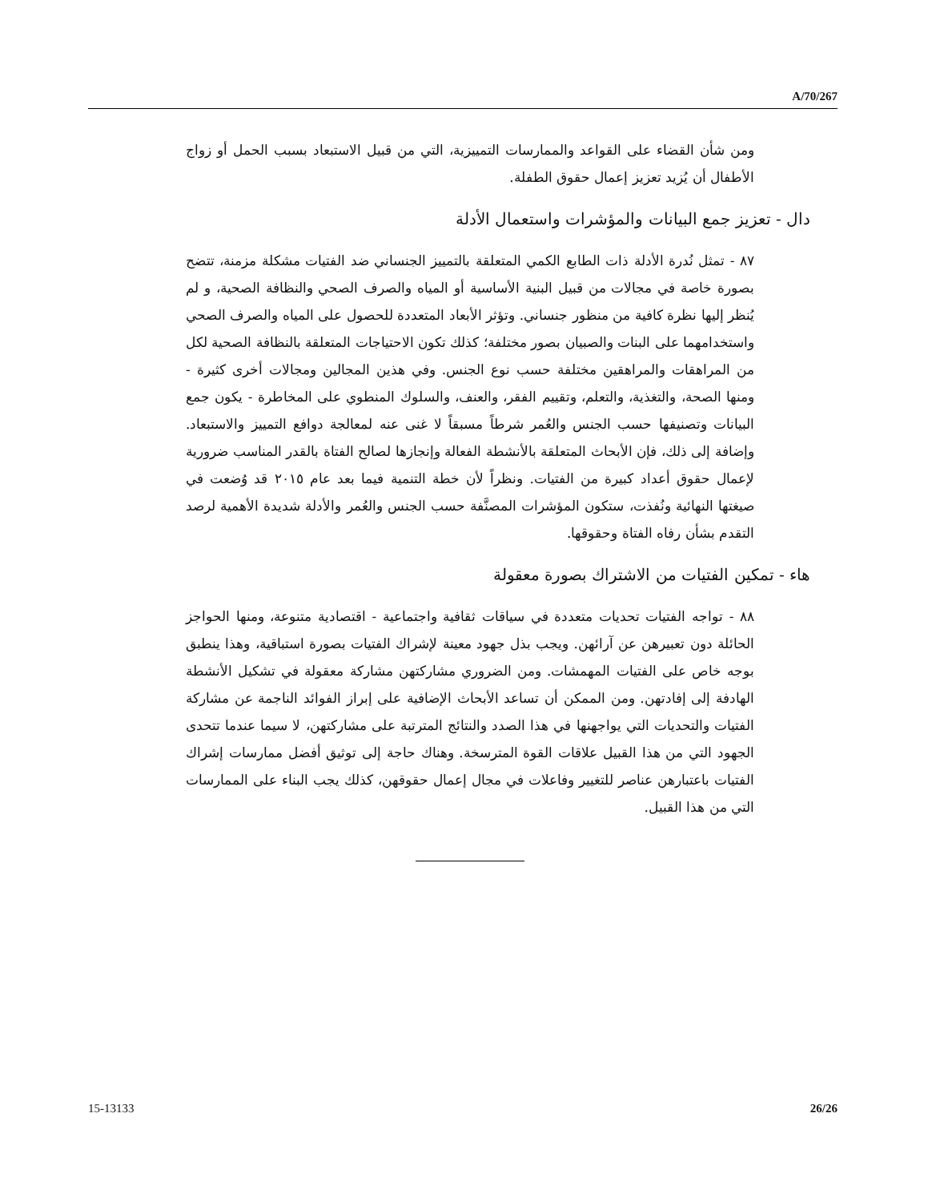A/70/267
ومن شأن القضاء على القواعد والممارسات التمييزية، التي من قبيل الاستبعاد بسبب الحمل أو زواج الأطفال أن يُزيد تعزيز إعمال حقوق الطفلة.
دال - تعزيز جمع البيانات والمؤشرات واستعمال الأدلة
٨٧ - تمثل نُدرة الأدلة ذات الطابع الكمي المتعلقة بالتمييز الجنساني ضد الفتيات مشكلة مزمنة، تتضح بصورة خاصة في مجالات من قبيل البنية الأساسية أو المياه والصرف الصحي والنظافة الصحية، و لم يُنظر إليها نظرة كافية من منظور جنساني. وتؤثر الأبعاد المتعددة للحصول على المياه والصرف الصحي واستخدامهما على البنات والصبيان بصور مختلفة؛ كذلك تكون الاحتياجات المتعلقة بالنظافة الصحية لكل من المراهقات والمراهقين مختلفة حسب نوع الجنس. وفي هذين المجالين ومجالات أخرى كثيرة - ومنها الصحة، والتغذية، والتعلم، وتقييم الفقر، والعنف، والسلوك المنطوي على المخاطرة - يكون جمع البيانات وتصنيفها حسب الجنس والعُمر شرطاً مسبقاً لا غنى عنه لمعالجة دوافع التمييز والاستبعاد. وإضافة إلى ذلك، فإن الأبحاث المتعلقة بالأنشطة الفعالة وإنجازها لصالح الفتاة بالقدر المناسب ضرورية لإعمال حقوق أعداد كبيرة من الفتيات. ونظراً لأن خطة التنمية فيما بعد عام ٢٠١٥ قد وُضعت في صيغتها النهائية ونُفذت، ستكون المؤشرات المصنَّفة حسب الجنس والعُمر والأدلة شديدة الأهمية لرصد التقدم بشأن رفاه الفتاة وحقوقها.
هاء - تمكين الفتيات من الاشتراك بصورة معقولة
٨٨ - تواجه الفتيات تحديات متعددة في سياقات ثقافية واجتماعية - اقتصادية متنوعة، ومنها الحواجز الحائلة دون تعبيرهن عن آرائهن. ويجب بذل جهود معينة لإشراك الفتيات بصورة استباقية، وهذا ينطبق بوجه خاص على الفتيات المهمشات. ومن الضروري مشاركتهن مشاركة معقولة في تشكيل الأنشطة الهادفة إلى إفادتهن. ومن الممكن أن تساعد الأبحاث الإضافية على إبراز الفوائد الناجمة عن مشاركة الفتيات والتحديات التي يواجهنها في هذا الصدد والنتائج المترتبة على مشاركتهن، لا سيما عندما تتحدى الجهود التي من هذا القبيل علاقات القوة المترسخة. وهناك حاجة إلى توثيق أفضل ممارسات إشراك الفتيات باعتبارهن عناصر للتغيير وفاعلات في مجال إعمال حقوقهن، كذلك يجب البناء على الممارسات التي من هذا القبيل.
15-13133 26/26